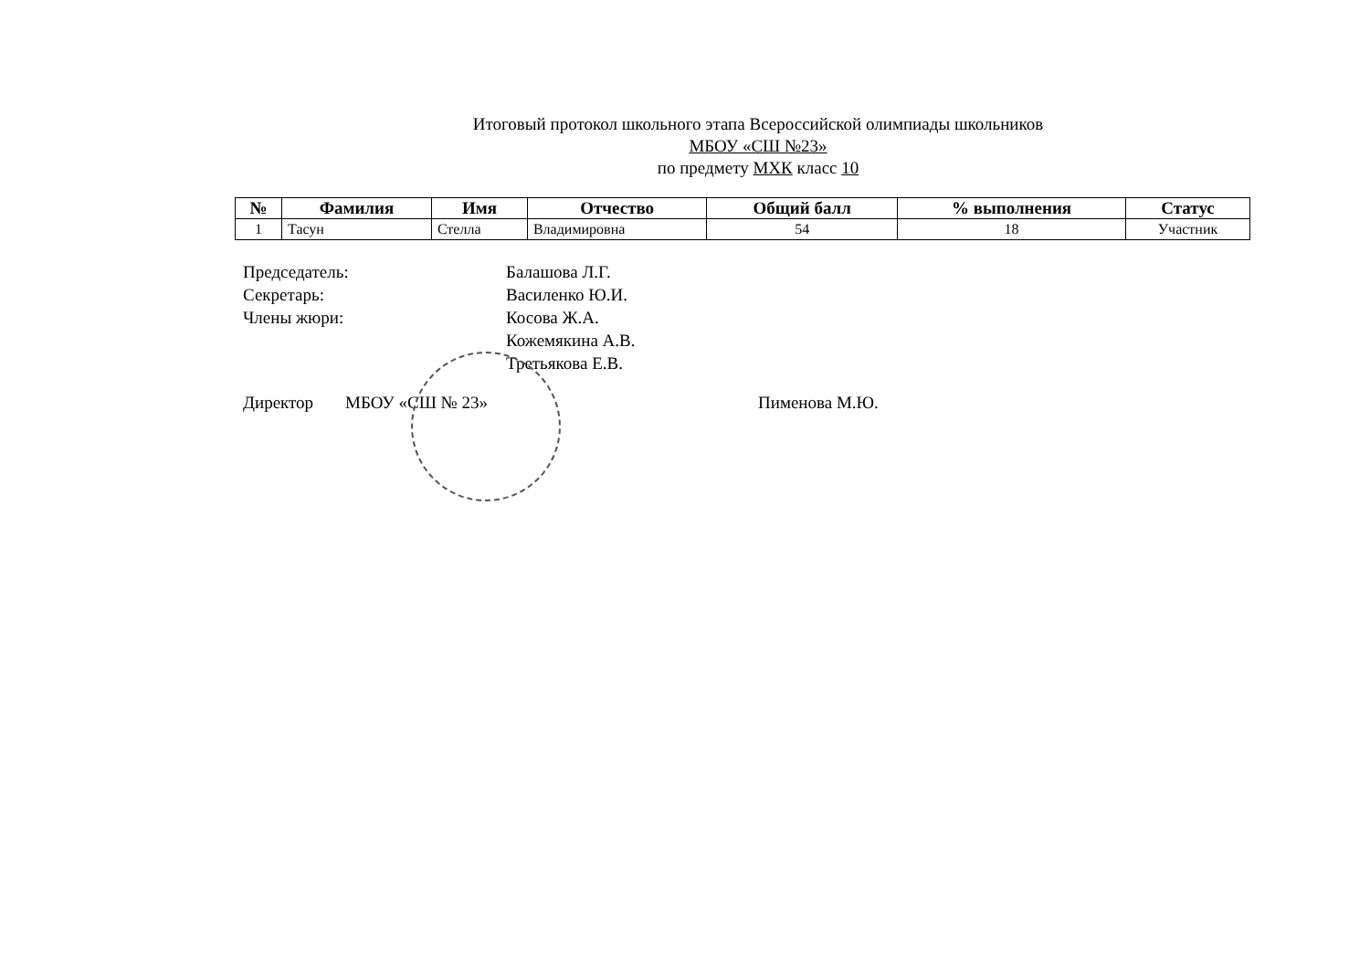Итоговый протокол школьного этапа Всероссийской олимпиады школьников
МБОУ «СШ №23»
по предмету МХК класс 10
| № | Фамилия | Имя | Отчество | Общий балл | % выполнения | Статус |
| --- | --- | --- | --- | --- | --- | --- |
| 1 | Тасун | Стелла | Владимировна | 54 | 18 | Участник |
Председатель: Балашова Л.Г.
Секретарь: Василенко Ю.И.
Члены жюри: Косова Ж.А.
Кожемякина А.В.
Третьякова Е.В.
Директор МБОУ «СШ № 23» Пименова М.Ю.